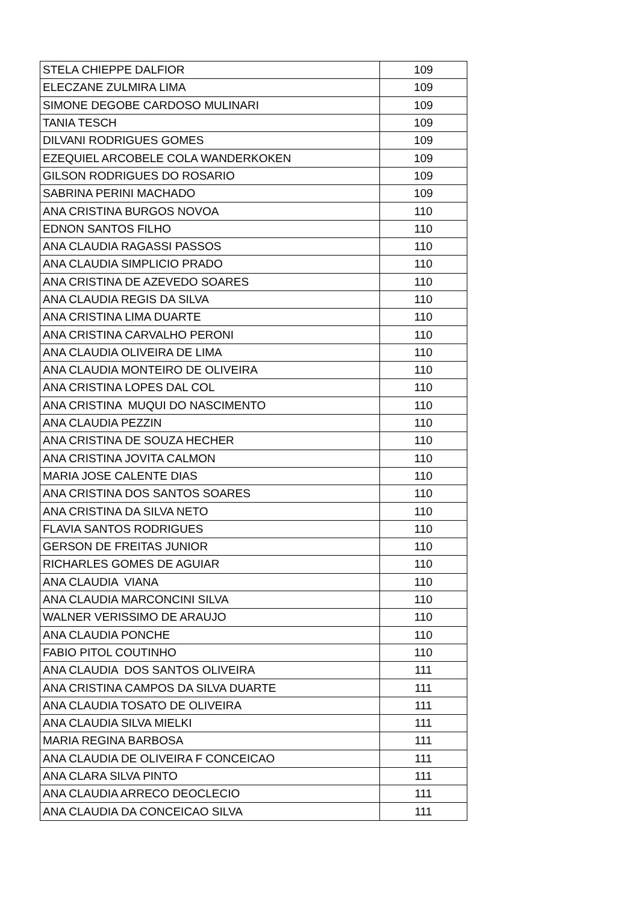| STELA CHIEPPE DALFIOR | 109 |
| ELECZANE ZULMIRA LIMA | 109 |
| SIMONE DEGOBE CARDOSO MULINARI | 109 |
| TANIA TESCH | 109 |
| DILVANI RODRIGUES GOMES | 109 |
| EZEQUIEL ARCOBELE COLA WANDERKOKEN | 109 |
| GILSON RODRIGUES DO ROSARIO | 109 |
| SABRINA PERINI MACHADO | 109 |
| ANA CRISTINA BURGOS NOVOA | 110 |
| EDNON SANTOS FILHO | 110 |
| ANA CLAUDIA RAGASSI PASSOS | 110 |
| ANA CLAUDIA SIMPLICIO PRADO | 110 |
| ANA CRISTINA DE AZEVEDO SOARES | 110 |
| ANA CLAUDIA REGIS DA SILVA | 110 |
| ANA CRISTINA LIMA DUARTE | 110 |
| ANA CRISTINA CARVALHO PERONI | 110 |
| ANA CLAUDIA OLIVEIRA DE LIMA | 110 |
| ANA CLAUDIA MONTEIRO DE OLIVEIRA | 110 |
| ANA CRISTINA LOPES DAL COL | 110 |
| ANA CRISTINA MUQUI DO NASCIMENTO | 110 |
| ANA CLAUDIA PEZZIN | 110 |
| ANA CRISTINA DE SOUZA HECHER | 110 |
| ANA CRISTINA JOVITA CALMON | 110 |
| MARIA JOSE CALENTE DIAS | 110 |
| ANA CRISTINA DOS SANTOS SOARES | 110 |
| ANA CRISTINA DA SILVA NETO | 110 |
| FLAVIA SANTOS RODRIGUES | 110 |
| GERSON DE FREITAS JUNIOR | 110 |
| RICHARLES GOMES DE AGUIAR | 110 |
| ANA CLAUDIA VIANA | 110 |
| ANA CLAUDIA MARCONCINI SILVA | 110 |
| WALNER VERISSIMO DE ARAUJO | 110 |
| ANA CLAUDIA PONCHE | 110 |
| FABIO PITOL COUTINHO | 110 |
| ANA CLAUDIA DOS SANTOS OLIVEIRA | 111 |
| ANA CRISTINA CAMPOS DA SILVA DUARTE | 111 |
| ANA CLAUDIA TOSATO DE OLIVEIRA | 111 |
| ANA CLAUDIA SILVA MIELKI | 111 |
| MARIA REGINA BARBOSA | 111 |
| ANA CLAUDIA DE OLIVEIRA F CONCEICAO | 111 |
| ANA CLARA SILVA PINTO | 111 |
| ANA CLAUDIA ARRECO DEOCLECIO | 111 |
| ANA CLAUDIA DA CONCEICAO SILVA | 111 |